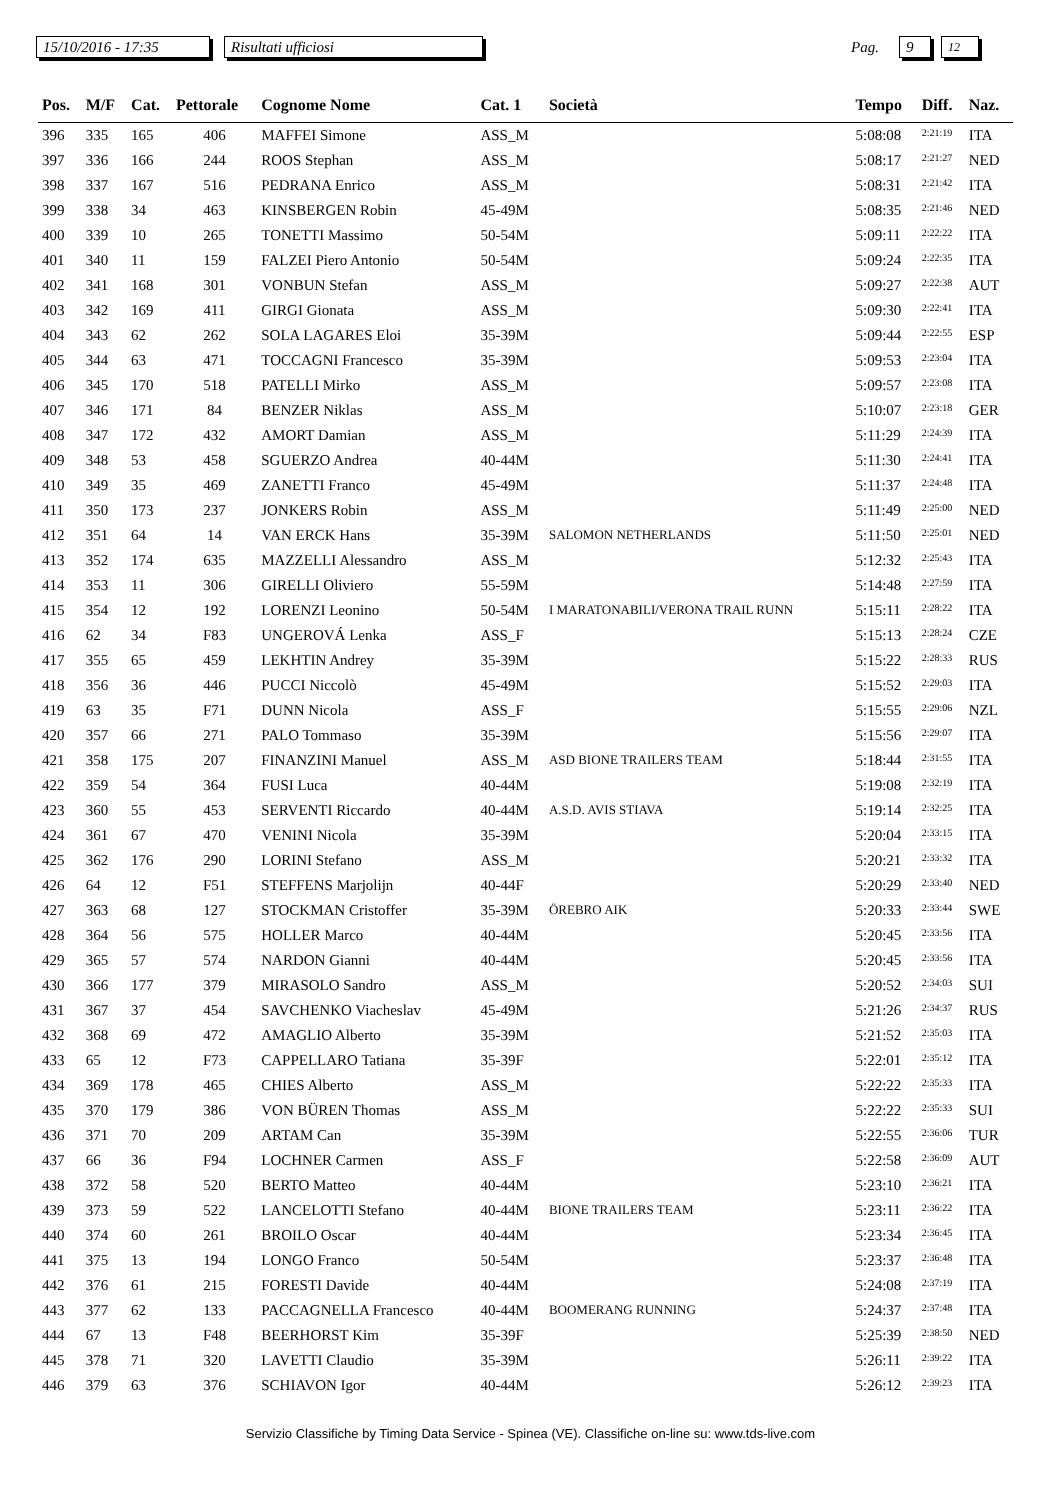15/10/2016 - 17:35 Risultati ufficiosi Pag. 9 12
| Pos. | M/F | Cat. | Pettorale | Cognome Nome | Cat. 1 | Società | Tempo | Diff. | Naz. |
| --- | --- | --- | --- | --- | --- | --- | --- | --- | --- |
| 396 | 335 | 165 | 406 | MAFFEI Simone | ASS_M | | 5:08:08 | 2:21:19 | ITA |
| 397 | 336 | 166 | 244 | ROOS Stephan | ASS_M | | 5:08:17 | 2:21:27 | NED |
| 398 | 337 | 167 | 516 | PEDRANA Enrico | ASS_M | | 5:08:31 | 2:21:42 | ITA |
| 399 | 338 | 34 | 463 | KINSBERGEN Robin | 45-49M | | 5:08:35 | 2:21:46 | NED |
| 400 | 339 | 10 | 265 | TONETTI Massimo | 50-54M | | 5:09:11 | 2:22:22 | ITA |
| 401 | 340 | 11 | 159 | FALZEI Piero Antonio | 50-54M | | 5:09:24 | 2:22:35 | ITA |
| 402 | 341 | 168 | 301 | VONBUN Stefan | ASS_M | | 5:09:27 | 2:22:38 | AUT |
| 403 | 342 | 169 | 411 | GIRGI Gionata | ASS_M | | 5:09:30 | 2:22:41 | ITA |
| 404 | 343 | 62 | 262 | SOLA LAGARES Eloi | 35-39M | | 5:09:44 | 2:22:55 | ESP |
| 405 | 344 | 63 | 471 | TOCCAGNI Francesco | 35-39M | | 5:09:53 | 2:23:04 | ITA |
| 406 | 345 | 170 | 518 | PATELLI Mirko | ASS_M | | 5:09:57 | 2:23:08 | ITA |
| 407 | 346 | 171 | 84 | BENZER Niklas | ASS_M | | 5:10:07 | 2:23:18 | GER |
| 408 | 347 | 172 | 432 | AMORT Damian | ASS_M | | 5:11:29 | 2:24:39 | ITA |
| 409 | 348 | 53 | 458 | SGUERZO Andrea | 40-44M | | 5:11:30 | 2:24:41 | ITA |
| 410 | 349 | 35 | 469 | ZANETTI Franco | 45-49M | | 5:11:37 | 2:24:48 | ITA |
| 411 | 350 | 173 | 237 | JONKERS Robin | ASS_M | | 5:11:49 | 2:25:00 | NED |
| 412 | 351 | 64 | 14 | VAN ERCK Hans | 35-39M | SALOMON NETHERLANDS | 5:11:50 | 2:25:01 | NED |
| 413 | 352 | 174 | 635 | MAZZELLI Alessandro | ASS_M | | 5:12:32 | 2:25:43 | ITA |
| 414 | 353 | 11 | 306 | GIRELLI Oliviero | 55-59M | | 5:14:48 | 2:27:59 | ITA |
| 415 | 354 | 12 | 192 | LORENZI Leonino | 50-54M | I MARATONABILI/VERONA TRAIL RUNN | 5:15:11 | 2:28:22 | ITA |
| 416 | 62 | 34 | F83 | UNGEROVÁ Lenka | ASS_F | | 5:15:13 | 2:28:24 | CZE |
| 417 | 355 | 65 | 459 | LEKHTIN Andrey | 35-39M | | 5:15:22 | 2:28:33 | RUS |
| 418 | 356 | 36 | 446 | PUCCI Niccolò | 45-49M | | 5:15:52 | 2:29:03 | ITA |
| 419 | 63 | 35 | F71 | DUNN Nicola | ASS_F | | 5:15:55 | 2:29:06 | NZL |
| 420 | 357 | 66 | 271 | PALO Tommaso | 35-39M | | 5:15:56 | 2:29:07 | ITA |
| 421 | 358 | 175 | 207 | FINANZINI Manuel | ASS_M | ASD BIONE TRAILERS TEAM | 5:18:44 | 2:31:55 | ITA |
| 422 | 359 | 54 | 364 | FUSI Luca | 40-44M | | 5:19:08 | 2:32:19 | ITA |
| 423 | 360 | 55 | 453 | SERVENTI Riccardo | 40-44M | A.S.D. AVIS STIAVA | 5:19:14 | 2:32:25 | ITA |
| 424 | 361 | 67 | 470 | VENINI Nicola | 35-39M | | 5:20:04 | 2:33:15 | ITA |
| 425 | 362 | 176 | 290 | LORINI Stefano | ASS_M | | 5:20:21 | 2:33:32 | ITA |
| 426 | 64 | 12 | F51 | STEFFENS Marjolijn | 40-44F | | 5:20:29 | 2:33:40 | NED |
| 427 | 363 | 68 | 127 | STOCKMAN Cristoffer | 35-39M | ÖREBRO AIK | 5:20:33 | 2:33:44 | SWE |
| 428 | 364 | 56 | 575 | HOLLER Marco | 40-44M | | 5:20:45 | 2:33:56 | ITA |
| 429 | 365 | 57 | 574 | NARDON Gianni | 40-44M | | 5:20:45 | 2:33:56 | ITA |
| 430 | 366 | 177 | 379 | MIRASOLO Sandro | ASS_M | | 5:20:52 | 2:34:03 | SUI |
| 431 | 367 | 37 | 454 | SAVCHENKO Viacheslav | 45-49M | | 5:21:26 | 2:34:37 | RUS |
| 432 | 368 | 69 | 472 | AMAGLIO Alberto | 35-39M | | 5:21:52 | 2:35:03 | ITA |
| 433 | 65 | 12 | F73 | CAPPELLARO Tatiana | 35-39F | | 5:22:01 | 2:35:12 | ITA |
| 434 | 369 | 178 | 465 | CHIES Alberto | ASS_M | | 5:22:22 | 2:35:33 | ITA |
| 435 | 370 | 179 | 386 | VON BÜREN Thomas | ASS_M | | 5:22:22 | 2:35:33 | SUI |
| 436 | 371 | 70 | 209 | ARTAM Can | 35-39M | | 5:22:55 | 2:36:06 | TUR |
| 437 | 66 | 36 | F94 | LOCHNER Carmen | ASS_F | | 5:22:58 | 2:36:09 | AUT |
| 438 | 372 | 58 | 520 | BERTO Matteo | 40-44M | | 5:23:10 | 2:36:21 | ITA |
| 439 | 373 | 59 | 522 | LANCELOTTI Stefano | 40-44M | BIONE TRAILERS TEAM | 5:23:11 | 2:36:22 | ITA |
| 440 | 374 | 60 | 261 | BROILO Oscar | 40-44M | | 5:23:34 | 2:36:45 | ITA |
| 441 | 375 | 13 | 194 | LONGO Franco | 50-54M | | 5:23:37 | 2:36:48 | ITA |
| 442 | 376 | 61 | 215 | FORESTI Davide | 40-44M | | 5:24:08 | 2:37:19 | ITA |
| 443 | 377 | 62 | 133 | PACCAGNELLA Francesco | 40-44M | BOOMERANG RUNNING | 5:24:37 | 2:37:48 | ITA |
| 444 | 67 | 13 | F48 | BEERHORST Kim | 35-39F | | 5:25:39 | 2:38:50 | NED |
| 445 | 378 | 71 | 320 | LAVETTI Claudio | 35-39M | | 5:26:11 | 2:39:22 | ITA |
| 446 | 379 | 63 | 376 | SCHIAVON Igor | 40-44M | | 5:26:12 | 2:39:23 | ITA |
Servizio Classifiche by Timing Data Service - Spinea (VE). Classifiche on-line su: www.tds-live.com